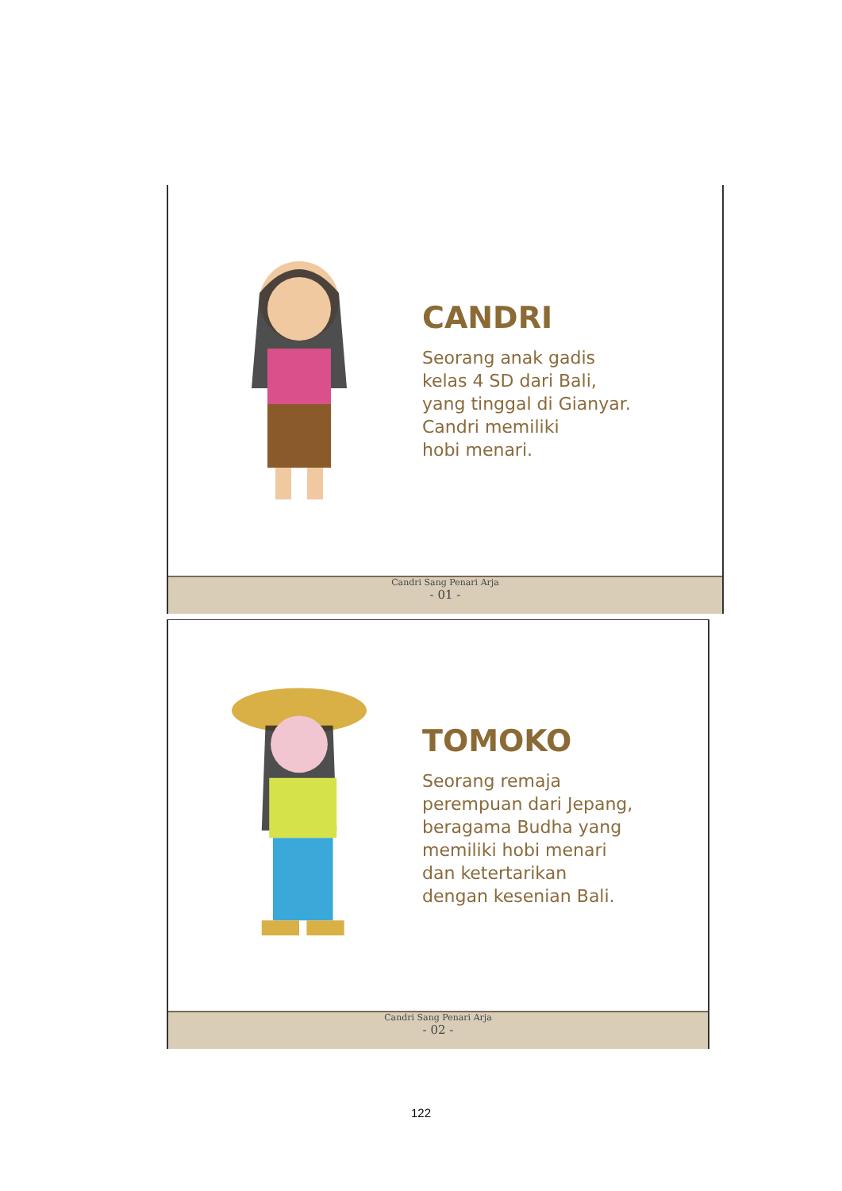CANDRI
Seorang anak gadis
kelas 4 SD dari Bali,
yang tinggal di Gianyar.
Candri memiliki
hobi menari.
Candri Sang Penari Arja
- 01 -
TOMOKO
Seorang remaja
perempuan dari Jepang,
beragama Budha yang
memiliki hobi menari
dan ketertarikan
dengan kesenian Bali.
Candri Sang Penari Arja
- 02 -
122